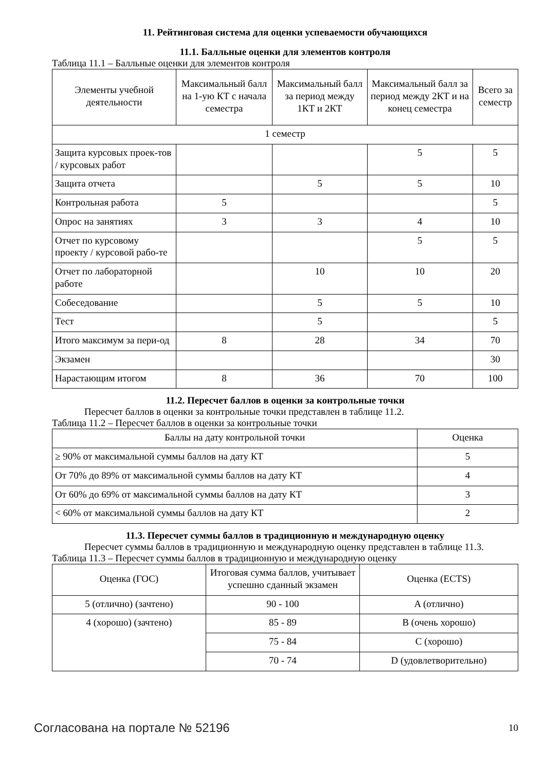11. Рейтинговая система для оценки успеваемости обучающихся
11.1. Балльные оценки для элементов контроля
Таблица 11.1 – Балльные оценки для элементов контроля
| Элементы учебной деятельности | Максимальный балл на 1-ую КТ с начала семестра | Максимальный балл за период между 1КТ и 2КТ | Максимальный балл за период между 2КТ и на конец семестра | Всего за семестр |
| --- | --- | --- | --- | --- |
| 1 семестр | | | | |
| Защита курсовых проек-тов / курсовых работ | | | 5 | 5 |
| Защита отчета | | 5 | 5 | 10 |
| Контрольная работа | 5 | | | 5 |
| Опрос на занятиях | 3 | 3 | 4 | 10 |
| Отчет по курсовому проекту / курсовой рабо-те | | | 5 | 5 |
| Отчет по лабораторной работе | | 10 | 10 | 20 |
| Собеседование | | 5 | 5 | 10 |
| Тест | | 5 | | 5 |
| Итого максимум за пери-од | 8 | 28 | 34 | 70 |
| Экзамен | | | | 30 |
| Нарастающим итогом | 8 | 36 | 70 | 100 |
11.2. Пересчет баллов в оценки за контрольные точки
Пересчет баллов в оценки за контрольные точки представлен в таблице 11.2.
Таблица 11.2 – Пересчет баллов в оценки за контрольные точки
| Баллы на дату контрольной точки | Оценка |
| --- | --- |
| ≥ 90% от максимальной суммы баллов на дату КТ | 5 |
| От 70% до 89% от максимальной суммы баллов на дату КТ | 4 |
| От 60% до 69% от максимальной суммы баллов на дату КТ | 3 |
| < 60% от максимальной суммы баллов на дату КТ | 2 |
11.3. Пересчет суммы баллов в традиционную и международную оценку
Пересчет суммы баллов в традиционную и международную оценку представлен в таблице 11.3.
Таблица 11.3 – Пересчет суммы баллов в традиционную и международную оценку
| Оценка (ГОС) | Итоговая сумма баллов, учитывает успешно сданный экзамен | Оценка (ECTS) |
| --- | --- | --- |
| 5 (отлично) (зачтено) | 90 - 100 | A (отлично) |
| 4 (хорошо) (зачтено) | 85 - 89 | B (очень хорошо) |
| | 75 - 84 | C (хорошо) |
| | 70 - 74 | D (удовлетворительно) |
Согласована на портале № 52196 10